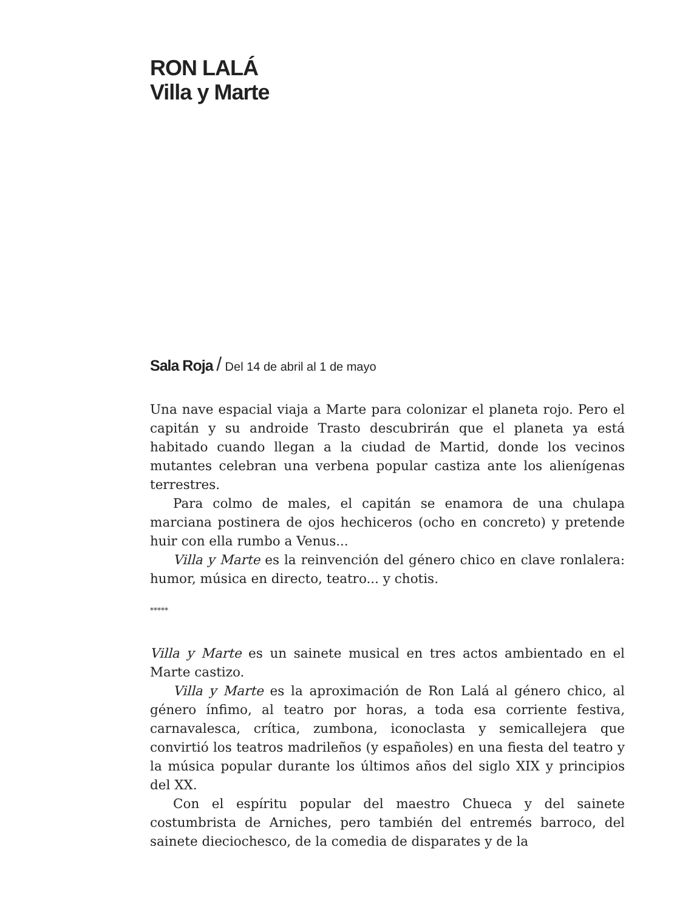RON LALÁ
Villa y Marte
Sala Roja / Del 14 de abril al 1 de mayo
Una nave espacial viaja a Marte para colonizar el planeta rojo. Pero el capitán y su androide Trasto descubrirán que el planeta ya está habitado cuando llegan a la ciudad de Martid, donde los vecinos mutantes celebran una verbena popular castiza ante los alienígenas terrestres.
Para colmo de males, el capitán se enamora de una chulapa marciana postinera de ojos hechiceros (ocho en concreto) y pretende huir con ella rumbo a Venus...
Villa y Marte es la reinvención del género chico en clave ronlalera: humor, música en directo, teatro... y chotis.
*****
Villa y Marte es un sainete musical en tres actos ambientado en el Marte castizo.
Villa y Marte es la aproximación de Ron Lalá al género chico, al género ínfimo, al teatro por horas, a toda esa corriente festiva, carnavalesca, crítica, zumbona, iconoclasta y semicallejera que convirtió los teatros madrileños (y españoles) en una fiesta del teatro y la música popular durante los últimos años del siglo XIX y principios del XX.
Con el espíritu popular del maestro Chueca y del sainete costumbrista de Arniches, pero también del entremés barroco, del sainete dieciochesco, de la comedia de disparates y de la